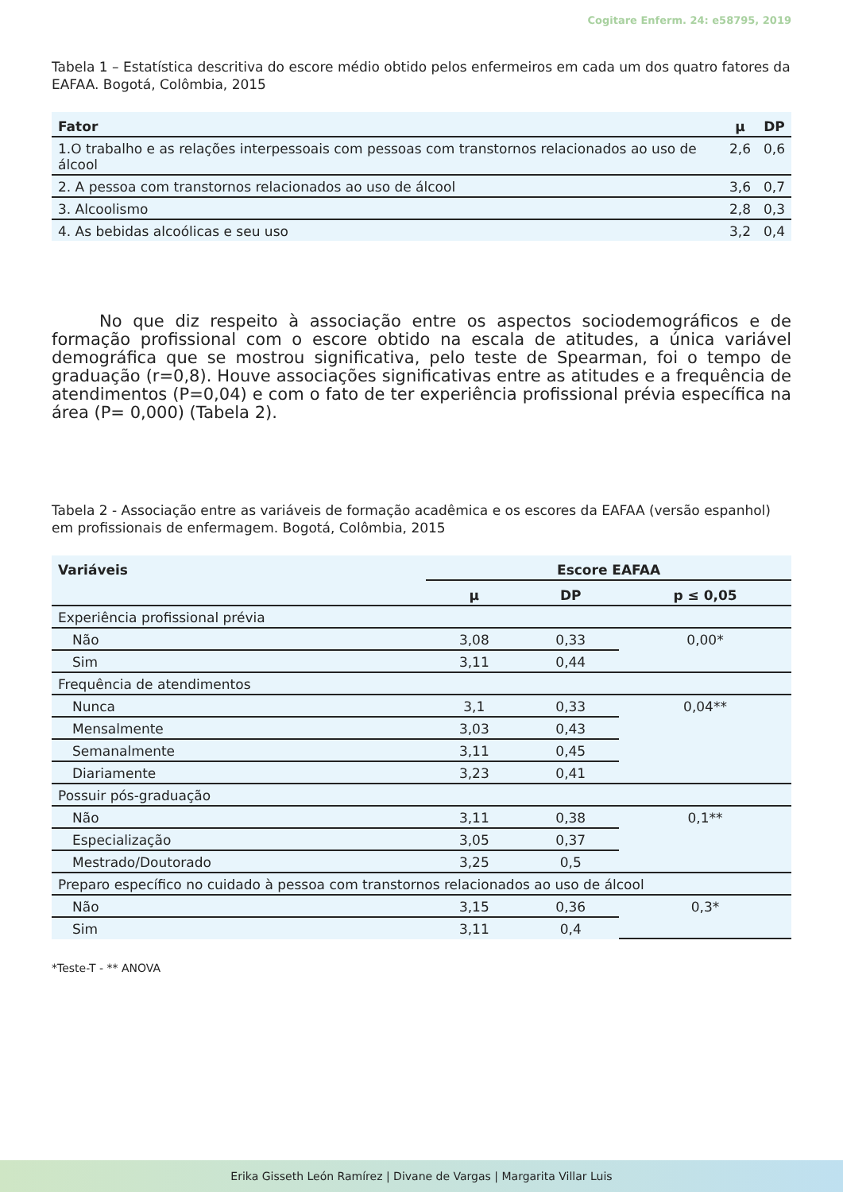Cogitare Enferm. 24: e58795, 2019
Tabela 1 – Estatística descritiva do escore médio obtido pelos enfermeiros em cada um dos quatro fatores da EAFAA. Bogotá, Colômbia, 2015
| Fator | μ | DP |
| --- | --- | --- |
| 1.O trabalho e as relações interpessoais com pessoas com transtornos relacionados ao uso de álcool | 2,6 | 0,6 |
| 2. A pessoa com transtornos relacionados ao uso de álcool | 3,6 | 0,7 |
| 3. Alcoolismo | 2,8 | 0,3 |
| 4. As bebidas alcoólicas e seu uso | 3,2 | 0,4 |
No que diz respeito à associação entre os aspectos sociodemográficos e de formação profissional com o escore obtido na escala de atitudes, a única variável demográfica que se mostrou significativa, pelo teste de Spearman, foi o tempo de graduação (r=0,8). Houve associações significativas entre as atitudes e a frequência de atendimentos (P=0,04) e com o fato de ter experiência profissional prévia específica na área (P= 0,000) (Tabela 2).
Tabela 2 - Associação entre as variáveis de formação acadêmica e os escores da EAFAA (versão espanhol) em profissionais de enfermagem. Bogotá, Colômbia, 2015
| Variáveis | Escore EAFAA | | |
| --- | --- | --- | --- |
| | μ | DP | p ≤ 0,05 |
| Experiência profissional prévia | | | |
| Não | 3,08 | 0,33 | 0,00* |
| Sim | 3,11 | 0,44 | |
| Frequência de atendimentos | | | |
| Nunca | 3,1 | 0,33 | 0,04** |
| Mensalmente | 3,03 | 0,43 | |
| Semanalmente | 3,11 | 0,45 | |
| Diariamente | 3,23 | 0,41 | |
| Possuir pós-graduação | | | |
| Não | 3,11 | 0,38 | 0,1** |
| Especialização | 3,05 | 0,37 | |
| Mestrado/Doutorado | 3,25 | 0,5 | |
| Preparo específico no cuidado à pessoa com transtornos relacionados ao uso de álcool | | | |
| Não | 3,15 | 0,36 | 0,3* |
| Sim | 3,11 | 0,4 | |
*Teste-T - ** ANOVA
Erika Gisseth León Ramírez | Divane de Vargas | Margarita Villar Luis